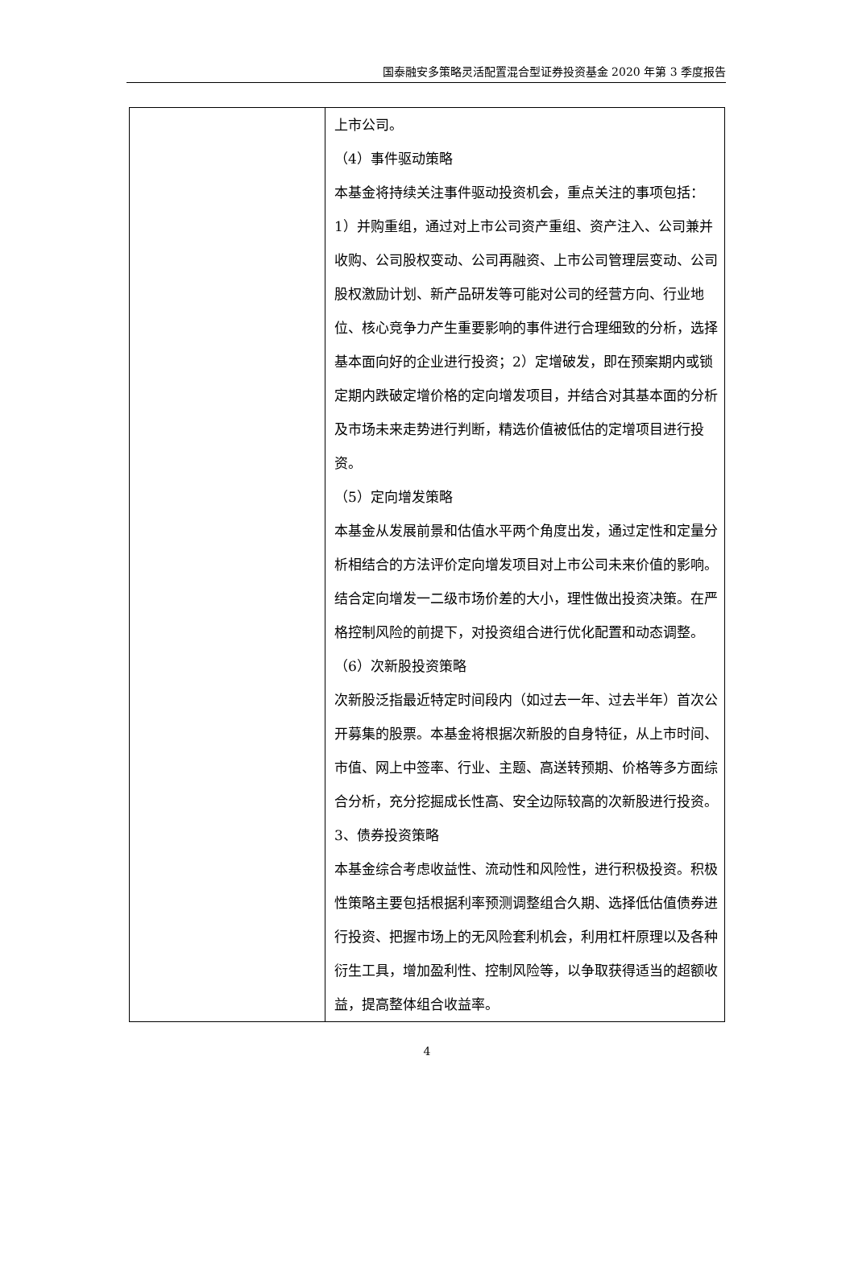国泰融安多策略灵活配置混合型证券投资基金 2020 年第 3 季度报告
| | 上市公司。 （4）事件驱动策略 本基金将持续关注事件驱动投资机会，重点关注的事项包括：1）并购重组，通过对上市公司资产重组、资产注入、公司兼并收购、公司股权变动、公司再融资、上市公司管理层变动、公司股权激励计划、新产品研发等可能对公司的经营方向、行业地位、核心竞争力产生重要影响的事件进行合理细致的分析，选择基本面向好的企业进行投资；2）定增破发，即在预案期内或锁定期内跌破定增价格的定向增发项目，并结合对其基本面的分析及市场未来走势进行判断，精选价值被低估的定增项目进行投资。 （5）定向增发策略 本基金从发展前景和估值水平两个角度出发，通过定性和定量分析相结合的方法评价定向增发项目对上市公司未来价值的影响。结合定向增发一二级市场价差的大小，理性做出投资决策。在严格控制风险的前提下，对投资组合进行优化配置和动态调整。 （6）次新股投资策略 次新股泛指最近特定时间段内（如过去一年、过去半年）首次公开募集的股票。本基金将根据次新股的自身特征，从上市时间、市值、网上中签率、行业、主题、高送转预期、价格等多方面综合分析，充分挖掘成长性高、安全边际较高的次新股进行投资。 3、债券投资策略 本基金综合考虑收益性、流动性和风险性，进行积极投资。积极性策略主要包括根据利率预测调整组合久期、选择低估值债券进行投资、把握市场上的无风险套利机会，利用杠杆原理以及各种衍生工具，增加盈利性、控制风险等，以争取获得适当的超额收益，提高整体组合收益率。 |
4